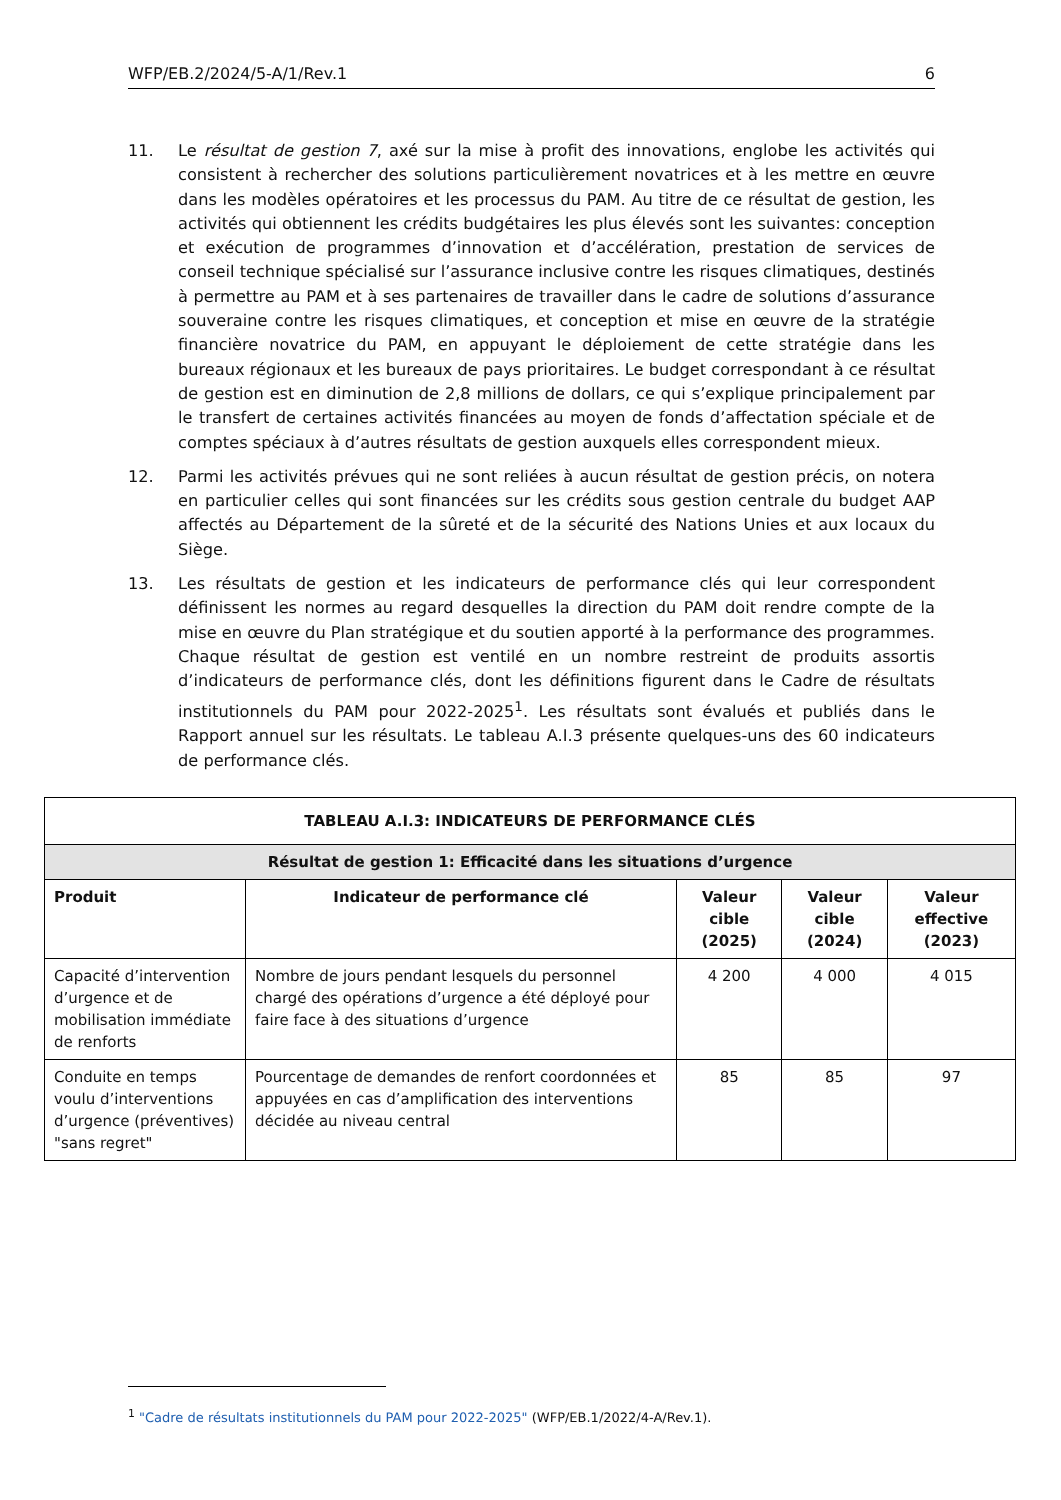WFP/EB.2/2024/5-A/1/Rev.1 6
11. Le résultat de gestion 7, axé sur la mise à profit des innovations, englobe les activités qui consistent à rechercher des solutions particulièrement novatrices et à les mettre en œuvre dans les modèles opératoires et les processus du PAM. Au titre de ce résultat de gestion, les activités qui obtiennent les crédits budgétaires les plus élevés sont les suivantes: conception et exécution de programmes d’innovation et d’accélération, prestation de services de conseil technique spécialisé sur l’assurance inclusive contre les risques climatiques, destinés à permettre au PAM et à ses partenaires de travailler dans le cadre de solutions d’assurance souveraine contre les risques climatiques, et conception et mise en œuvre de la stratégie financière novatrice du PAM, en appuyant le déploiement de cette stratégie dans les bureaux régionaux et les bureaux de pays prioritaires. Le budget correspondant à ce résultat de gestion est en diminution de 2,8 millions de dollars, ce qui s’explique principalement par le transfert de certaines activités financées au moyen de fonds d’affectation spéciale et de comptes spéciaux à d’autres résultats de gestion auxquels elles correspondent mieux.
12. Parmi les activités prévues qui ne sont reliées à aucun résultat de gestion précis, on notera en particulier celles qui sont financées sur les crédits sous gestion centrale du budget AAP affectés au Département de la sûreté et de la sécurité des Nations Unies et aux locaux du Siège.
13. Les résultats de gestion et les indicateurs de performance clés qui leur correspondent définissent les normes au regard desquelles la direction du PAM doit rendre compte de la mise en œuvre du Plan stratégique et du soutien apporté à la performance des programmes. Chaque résultat de gestion est ventilé en un nombre restreint de produits assortis d’indicateurs de performance clés, dont les définitions figurent dans le Cadre de résultats institutionnels du PAM pour 2022-2025<sup>1</sup>. Les résultats sont évalués et publiés dans le Rapport annuel sur les résultats. Le tableau A.I.3 présente quelques-uns des 60 indicateurs de performance clés.
| TABLEAU A.I.3: INDICATEURS DE PERFORMANCE CLÉS | | | | |
| --- | --- | --- | --- | --- |
| Résultat de gestion 1: Efficacité dans les situations d’urgence | | | | |
| Produit | Indicateur de performance clé | Valeur cible (2025) | Valeur cible (2024) | Valeur effective (2023) |
| Capacité d’intervention d’urgence et de mobilisation immédiate de renforts | Nombre de jours pendant lesquels du personnel chargé des opérations d’urgence a été déployé pour faire face à des situations d’urgence | 4 200 | 4 000 | 4 015 |
| Conduite en temps voulu d’interventions d’urgence (préventives) "sans regret" | Pourcentage de demandes de renfort coordonnées et appuyées en cas d’amplification des interventions décidée au niveau central | 85 | 85 | 97 |
<sup>1</sup> "Cadre de résultats institutionnels du PAM pour 2022-2025" (WFP/EB.1/2022/4-A/Rev.1).